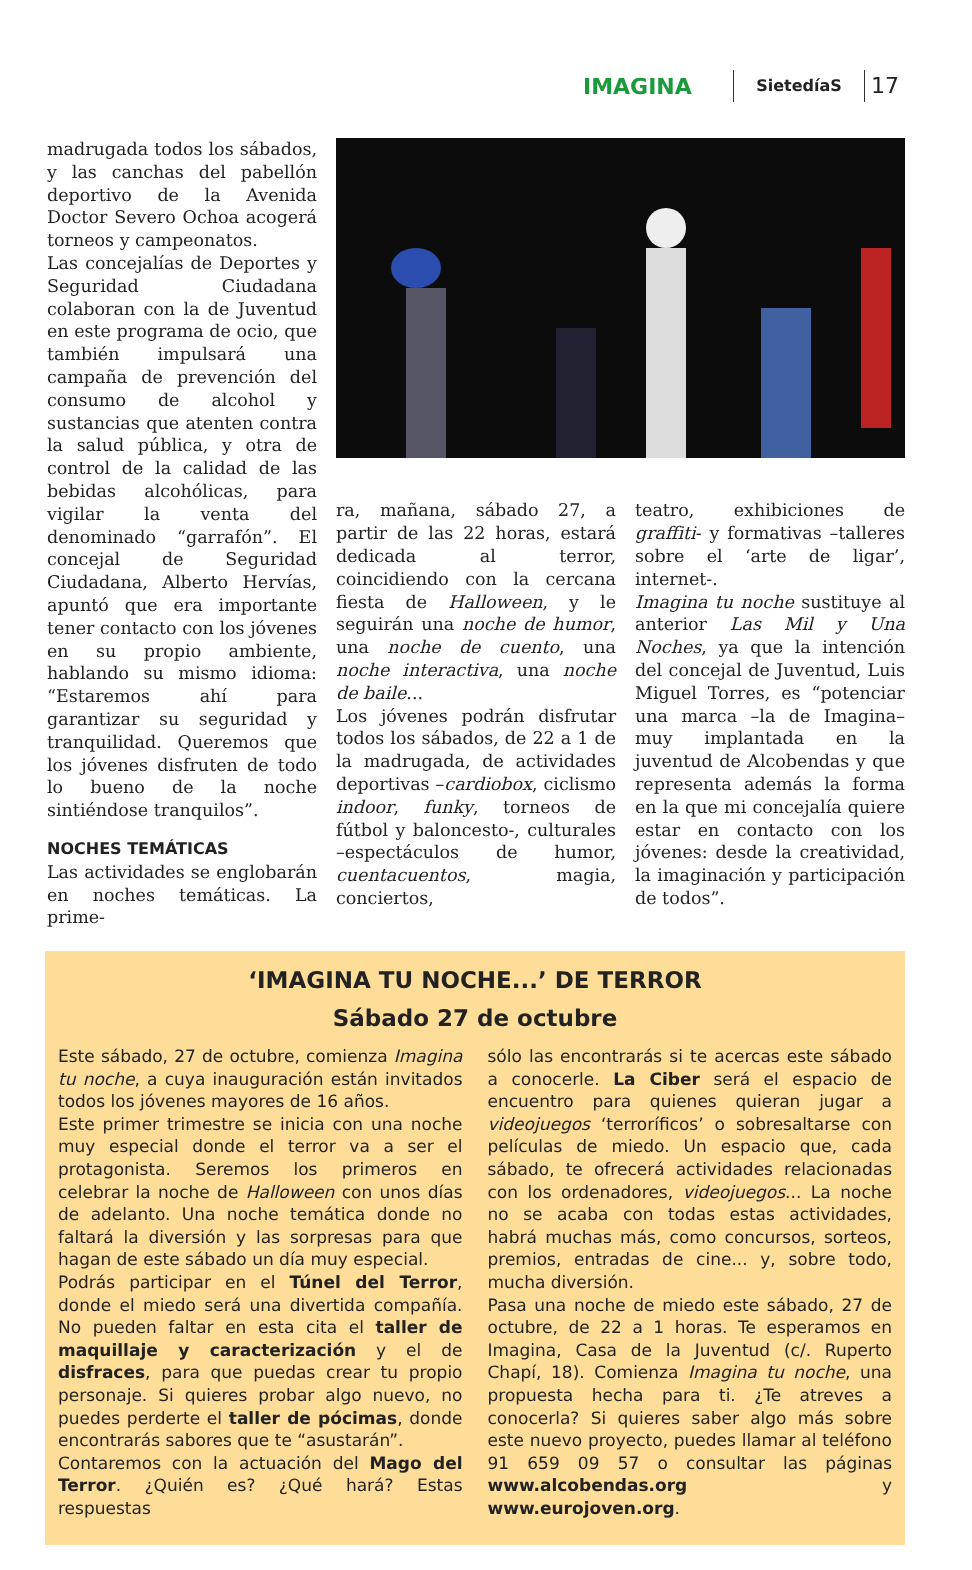IMAGINA SietedíaS 17
madrugada todos los sábados, y las canchas del pabellón deportivo de la Avenida Doctor Severo Ochoa acogerá torneos y campeonatos.
Las concejalías de Deportes y Seguridad Ciudadana colaboran con la de Juventud en este programa de ocio, que también impulsará una campaña de prevención del consumo de alcohol y sustancias que atenten contra la salud pública, y otra de control de la calidad de las bebidas alcohólicas, para vigilar la venta del denominado “garrafón”. El concejal de Seguridad Ciudadana, Alberto Hervías, apuntó que era importante tener contacto con los jóvenes en su propio ambiente, hablando su mismo idioma: “Estaremos ahí para garantizar su seguridad y tranquilidad. Queremos que los jóvenes disfruten de todo lo bueno de la noche sintiéndose tranquilos”.
NOCHES TEMÁTICAS
Las actividades se englobarán en noches temáticas. La prime-
ra, mañana, sábado 27, a partir de las 22 horas, estará dedicada al terror, coincidiendo con la cercana fiesta de Halloween, y le seguirán una noche de humor, una noche de cuento, una noche interactiva, una noche de baile...
Los jóvenes podrán disfrutar todos los sábados, de 22 a 1 de la madrugada, de actividades deportivas –cardiobox, ciclismo indoor, funky, torneos de fútbol y baloncesto-, culturales –espectáculos de humor, cuentacuentos, magia, conciertos,
teatro, exhibiciones de graffiti- y formativas –talleres sobre el ‘arte de ligar’, internet-.
Imagina tu noche sustituye al anterior Las Mil y Una Noches, ya que la intención del concejal de Juventud, Luis Miguel Torres, es “potenciar una marca –la de Imagina– muy implantada en la juventud de Alcobendas y que representa además la forma en la que mi concejalía quiere estar en contacto con los jóvenes: desde la creatividad, la imaginación y participación de todos”.
‘IMAGINA TU NOCHE...’ DE TERROR
Sábado 27 de octubre
Este sábado, 27 de octubre, comienza Imagina tu noche, a cuya inauguración están invitados todos los jóvenes mayores de 16 años.
Este primer trimestre se inicia con una noche muy especial donde el terror va a ser el protagonista. Seremos los primeros en celebrar la noche de Halloween con unos días de adelanto. Una noche temática donde no faltará la diversión y las sorpresas para que hagan de este sábado un día muy especial.
Podrás participar en el Túnel del Terror, donde el miedo será una divertida compañía. No pueden faltar en esta cita el taller de maquillaje y caracterización y el de disfraces, para que puedas crear tu propio personaje. Si quieres probar algo nuevo, no puedes perderte el taller de pócimas, donde encontrarás sabores que te “asustarán”.
Contaremos con la actuación del Mago del Terror. ¿Quién es? ¿Qué hará? Estas respuestas
sólo las encontrarás si te acercas este sábado a conocerle. La Ciber será el espacio de encuentro para quienes quieran jugar a videojuegos ‘terroríficos’ o sobresaltarse con películas de miedo. Un espacio que, cada sábado, te ofrecerá actividades relacionadas con los ordenadores, videojuegos... La noche no se acaba con todas estas actividades, habrá muchas más, como concursos, sorteos, premios, entradas de cine... y, sobre todo, mucha diversión.
Pasa una noche de miedo este sábado, 27 de octubre, de 22 a 1 horas. Te esperamos en Imagina, Casa de la Juventud (c/. Ruperto Chapí, 18). Comienza Imagina tu noche, una propuesta hecha para ti. ¿Te atreves a conocerla? Si quieres saber algo más sobre este nuevo proyecto, puedes llamar al teléfono 91 659 09 57 o consultar las páginas www.alcobendas.org y www.eurojoven.org.